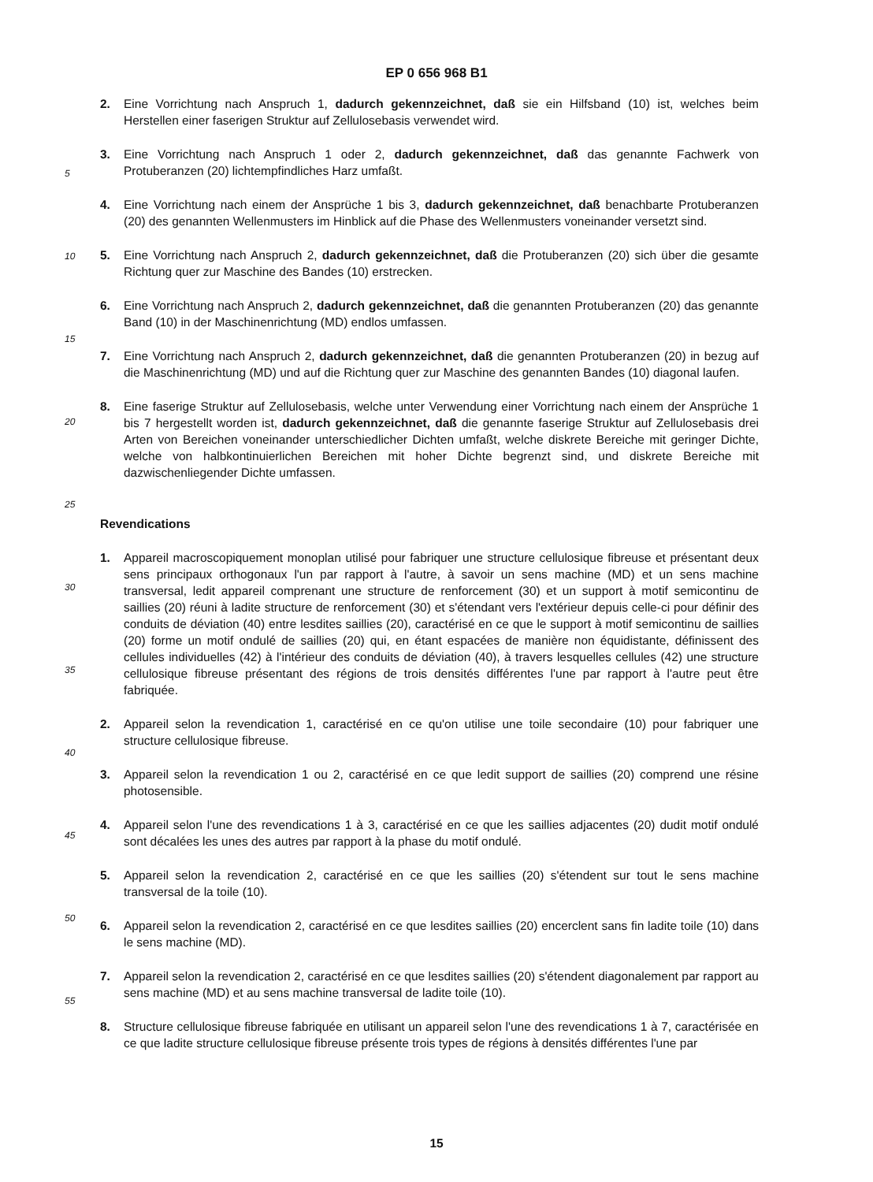EP 0 656 968 B1
5
10
15
20
25
30
35
40
45
50
55
2. Eine Vorrichtung nach Anspruch 1, dadurch gekennzeichnet, daß sie ein Hilfsband (10) ist, welches beim Herstellen einer faserigen Struktur auf Zellulosebasis verwendet wird.
3. Eine Vorrichtung nach Anspruch 1 oder 2, dadurch gekennzeichnet, daß das genannte Fachwerk von Protuberanzen (20) lichtempfindliches Harz umfaßt.
4. Eine Vorrichtung nach einem der Ansprüche 1 bis 3, dadurch gekennzeichnet, daß benachbarte Protuberanzen (20) des genannten Wellenmusters im Hinblick auf die Phase des Wellenmusters voneinander versetzt sind.
5. Eine Vorrichtung nach Anspruch 2, dadurch gekennzeichnet, daß die Protuberanzen (20) sich über die gesamte Richtung quer zur Maschine des Bandes (10) erstrecken.
6. Eine Vorrichtung nach Anspruch 2, dadurch gekennzeichnet, daß die genannten Protuberanzen (20) das genannte Band (10) in der Maschinenrichtung (MD) endlos umfassen.
7. Eine Vorrichtung nach Anspruch 2, dadurch gekennzeichnet, daß die genannten Protuberanzen (20) in bezug auf die Maschinenrichtung (MD) und auf die Richtung quer zur Maschine des genannten Bandes (10) diagonal laufen.
8. Eine faserige Struktur auf Zellulosebasis, welche unter Verwendung einer Vorrichtung nach einem der Ansprüche 1 bis 7 hergestellt worden ist, dadurch gekennzeichnet, daß die genannte faserige Struktur auf Zellulosebasis drei Arten von Bereichen voneinander unterschiedlicher Dichten umfaßt, welche diskrete Bereiche mit geringer Dichte, welche von halbkontinuierlichen Bereichen mit hoher Dichte begrenzt sind, und diskrete Bereiche mit dazwischenliegender Dichte umfassen.
Revendications
1. Appareil macroscopiquement monoplan utilisé pour fabriquer une structure cellulosique fibreuse et présentant deux sens principaux orthogonaux l'un par rapport à l'autre, à savoir un sens machine (MD) et un sens machine transversal, ledit appareil comprenant une structure de renforcement (30) et un support à motif semicontinu de saillies (20) réuni à ladite structure de renforcement (30) et s'étendant vers l'extérieur depuis celle-ci pour définir des conduits de déviation (40) entre lesdites saillies (20), caractérisé en ce que le support à motif semicontinu de saillies (20) forme un motif ondulé de saillies (20) qui, en étant espacées de manière non équidistante, définissent des cellules individuelles (42) à l'intérieur des conduits de déviation (40), à travers lesquelles cellules (42) une structure cellulosique fibreuse présentant des régions de trois densités différentes l'une par rapport à l'autre peut être fabriquée.
2. Appareil selon la revendication 1, caractérisé en ce qu'on utilise une toile secondaire (10) pour fabriquer une structure cellulosique fibreuse.
3. Appareil selon la revendication 1 ou 2, caractérisé en ce que ledit support de saillies (20) comprend une résine photosensible.
4. Appareil selon l'une des revendications 1 à 3, caractérisé en ce que les saillies adjacentes (20) dudit motif ondulé sont décalées les unes des autres par rapport à la phase du motif ondulé.
5. Appareil selon la revendication 2, caractérisé en ce que les saillies (20) s'étendent sur tout le sens machine transversal de la toile (10).
6. Appareil selon la revendication 2, caractérisé en ce que lesdites saillies (20) encerclent sans fin ladite toile (10) dans le sens machine (MD).
7. Appareil selon la revendication 2, caractérisé en ce que lesdites saillies (20) s'étendent diagonalement par rapport au sens machine (MD) et au sens machine transversal de ladite toile (10).
8. Structure cellulosique fibreuse fabriquée en utilisant un appareil selon l'une des revendications 1 à 7, caractérisée en ce que ladite structure cellulosique fibreuse présente trois types de régions à densités différentes l'une par
15